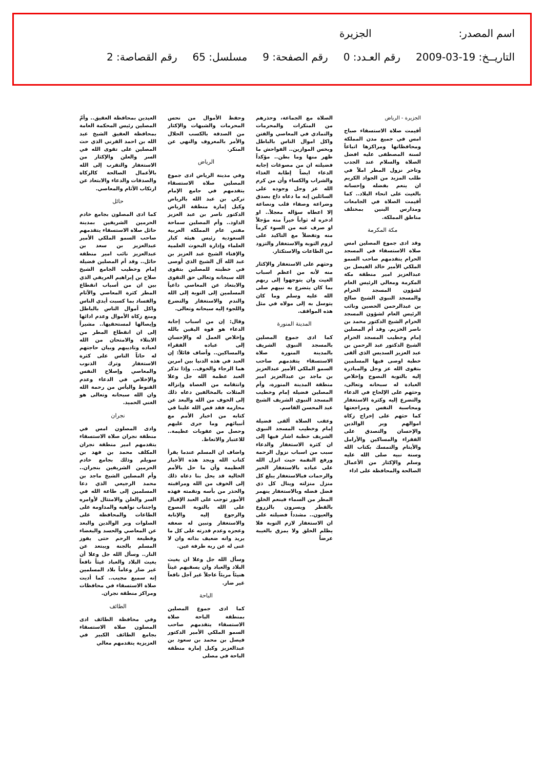اسم المصدر: الجزيرة
التاريــخ: 19-03-2009 رقم العـدد: 0 رقم الصفحة: 9 مسلسل: 65 رقم القصاصة: 2
الجزيرة - الرياض
أقيمت صلاة الاستسقاء صباح امس في جميع مدن المملكة ومحافظاتها ومراكزها اتباعاً لسنة المصطفى عليه افضل الصلاة والسلام عند الجدب وتاخر نزول المطر املاً في طلب المزيد من الجواد الكريم ان ينعم بفضله وإحسانه بالغيث على انحاء البلاد.. كما أقيمت الصلاة في الجامعات ومدارس البنين بمختلف مناطق المملكة.
مكة المكرمة
وقد ادى جموع المصلين امس صلاة الاستسقاء في المسجد الحرام يتقدمهم صاحب السمو الملكي الأمير خالد الفيصل بن عبدالعزيز امير منطقة مكة المكرمة ومعالي الرئيس العام لشؤون المسجد الحرام والمسجد النبوي الشيخ صالح بن عبدالرحمن الحصين ونائب الرئيس العام لشؤون المسجد الحرام الشيخ الدكتور محمد بن ناصر الخزيم. وقد أم المصلين إمام وخطيب المسجد الحرام الشيخ الدكتور عبد الرحمن بن عبد العزيز السديس الذي ألقى خطبة اوصى فيها المسلمين بتقوى الله عز وجل والمبادرة إليه بالتوبة النصوح وإخلاص العبادة له سبحانه وتعالى، وحثهم على الإلحاح في الدعاء والتضرع إليه وكثرة الاستغفار ومحاسبة النفس ومراجعتها كما حثهم على إخراج زكاة اموالهم وبر الوالدين والإحسان والتصدق على الفقراء والمساكين والأرامل والأيتام والتمسك بكتاب الله وسنة نبيه صلى الله عليه وسلم والإكثار من الأعمال الصالحة والمحافظة على اداء
الصلاة مع الجماعة، وحذرهم من المنكرات والمحرمات والتمادي في المعاصي والفتن واكل اموال الناس بالباطل وبخس الموازين.. الفواحش ما ظهر منها وما بطن.. مؤكداً فضيلته ان من مصوغات إجابة الدعاء ايضاً إطابة الغذاء والشراب والكساء وأن من كرم الله عز وجل وجوده على السائلين إنه ما دعاه داع بصدق وضراعة وصفاء قلب ونصاعة إلا اعطاه سؤاله معجلاً.. او ادخره له ثواباً خيراً منه مؤجلاً او صرف عنه من السوء كرماً منه وتفضلاً مع التاكيد على لزوم التوبة والاستغفار والتزود من الطاعات والاستكثار.
وحثهم على الاستغفار والإكثار منه لأنه من اعظم اسباب الغيث وان يتوجهوا إلى ربهم بما كان يتضرع به نبيهم صلى الله عليه وسلم وما كان يتوسل به إلى مولاه في مثل هذه المواقف.
المدينة المنورة
كما ادى جموع المصلين بالمسجد النبوي الشريف بالمدينة المنورة صلاة الاستسقاء يتقدمهم صاحب السمو الملكي الأمير عبدالعزيز بن ماجد بن عبدالعزيز امير منطقة المدينة المنورة، وأم المصلين فضيلة إمام وخطيب المسجد النبوي الشريف الشيخ عبد المحسن القاسم.
وعقب الصلاة ألقى فضيلة إمام وخطيب المسجد النبوي الشريف خطبة اشار فيها إلى ان كثرة الاستغفار والدعاء سبب من اسباب نزول الرحمة ورفع النقمة حيث انزل الله على عباده بالاستغفار الخير والرحمات فبالاستغفار يبلغ كل منزل منزلته وينال كل ذي فضل فضله وبالاستغفار ينهمر المطر من السماء فينعم الخلق بالقطر ويسرون بالزروع والعيون.. مشدداً فضيلته على ان الاستغفار لازم التوبة فلا يظلم الخلق ولا يمزق بالغيبة عرضاً
وحفظ الأموال من نحس المحرمات والشبهات والإكثار من الصدقة بالكسب الحلال والأمر بالمعروف والنهي عن المنكر.
الرياض
وفي مدينة الرياض ادى جموع المصلين صلاة الاستسقاء يتقدمهم في جامع الإمام تركي بن عبد الله بالرياض وكيل إمارة منطقة الرياض الدكتور ناصر بن عبد العزيز الداود.. وأم المصلين سماحة مفتي عام المملكة العربية السعودية رئيس هيئة كبار العلماء وإدارة البحوث العلمية والإفتاء الشيخ عبد العزيز بن عبد الله آل الشيخ الذي أوصى في خطبته للمصلين بتقوى الله سبحانه وتعالى حق التقوى والابتعاد عن المعاصي داعياً المسلمين إلى التوبة إلى الله والندم والاستغفار والتضرع واللجوء إليه سبحانه وتعالى.
وقال: إن من اسباب إجابة الدعاء هو قوة اليقين بالله وإخلاص العمل له والإحسان إلى عباده الفقراء والمساكين.. وأضاف قائلاً: إن العبد في هذه الدنيا بين امرين هما الرجاء والخوف.. وإذا تذكر العبد عظمة الله جل وعلا وانتقامه من العصاة وإنزاله المثلات بالمخالفين دعاه ذلك إلى الخوف من الله والبعد عن محارمه فقد قص الله علينا في كتابه من اخبار الأمم مع أنبيائهم وما جرى عليهم وحصل من عقوبات عظيمة.. للاعتبار والاتعاظ.
واضاف ان المسلم عندما يقرأ كتاب الله ويجد هذه الأخبار العظيمة وأن ما حل بالأمم الخالية قد يحل بنا دعاه ذلك إلى الخوف من الله ومراقبته والحذر من بأسه ونقمته فهذه الأمور توجب على العبد الإقبال على الله بالتوبة النصوح والرجوع إليه والإنابة والاستغفار وتبين له ضعفه وعجزه وعدم قدرته على كل ما يريد وانه ضعيف بذاته وان لا غنى له عن ربه طرفة عين.
وسأل الله جل وعلا ان يغيث البلاد والعباد وان يسقيهم غيثاً هنيئاً مريئاً عاجلاً غير آجل نافعاً غير ضار.
الباحة
كما ادى جموع المصلين بمنطقة الباحة صلاة الاستسقاء يتقدمهم صاحب السمو الملكي الأمير الدكتور فيصل بن محمد بن سعود بن عبدالعزيز وكيل إمارة منطقة الباحة في مصلى
العيدين بمحافظة العقيق.. وأمّ المصلين رئيس المحكمة العامة بمحافظة العقيق الشيخ عبد الله بن احمد القرني الذي حث المصلين على تقوى الله في السر والعلن والإكثار من الاستغفار والتقرب إلى الله بالأعمال الصالحة كالزكاة والصدقات والدعاء والابتعاد عن ارتكاب الآثام والمعاصي.
حائل
كما ادى المصلون بجامع خادم الحرمين الشريفين بمدينة حائل صلاة الاستسقاء يتقدمهم صاحب السمو الملكي الأمير عبدالعزيز بن سعد بن عبدالعزيز نائب امير منطقة حائل.. وقد أم المصلين فضيلة إمام وخطيب الجامع الشيخ صلاح بن إبراهيم العريفي الذي بين ان من أسباب انقطاع المطر كثرة المعاصي والآثام والفساد بما كسبت أيدي الناس واكل أموال الناس بالباطل ومنع زكاة الأموال وعدم ادائها وإيصالها لمستحقيها.. مشيراً إلى ان انقطاع المطر من الابتلاء والامتحان من الله لعباده وتاديبهم وبيان حاجتهم له حاثاً الناس على كثرة الاستغفار وترك الذنوب والمعاصي وإصلاح النفس والإخلاص في الدعاء وعدم القنوط واليأس من رحمة الله وان الله سبحانه وتعالى هو الغني الحميد.
نجران
وادى المصلون امس في منطقة نجران صلاة الاستسقاء يتقدمهم امير منطقة نجران المكلف محمد بن فهد بن سويلم وذلك بجامع خادم الحرمين الشريفين بنجران.. وأم المصلين الشيخ ماجد بن محمد الرجيعي الذي دعا المسلمين إلى طاعة الله في السر والعلن والامتثال لأوامره واجتناب نواهيه والمداومة على الطاعات والمحافظة على الصلوات وبر الوالدين والبعد عن المعاصي والحسد والبغضاء وقطيعة الرحم حتى يفوز المسلم بالجنة ويبتعد عن النار.. وسأل الله جل وعلا أن يغيث البلاد والعباد غيثاً نافعاً غير ضار وعاماً بلاد المسلمين إنه سميع مجيب.. كما أديت صلاة الاستسقاء في محافظات ومراكز منطقة نجران.
الطائف
وفي محافظة الطائف ادى المصلون صلاة الاستسقاء بجامع الطائف الكبير في العزيزية يتقدمهم معالي